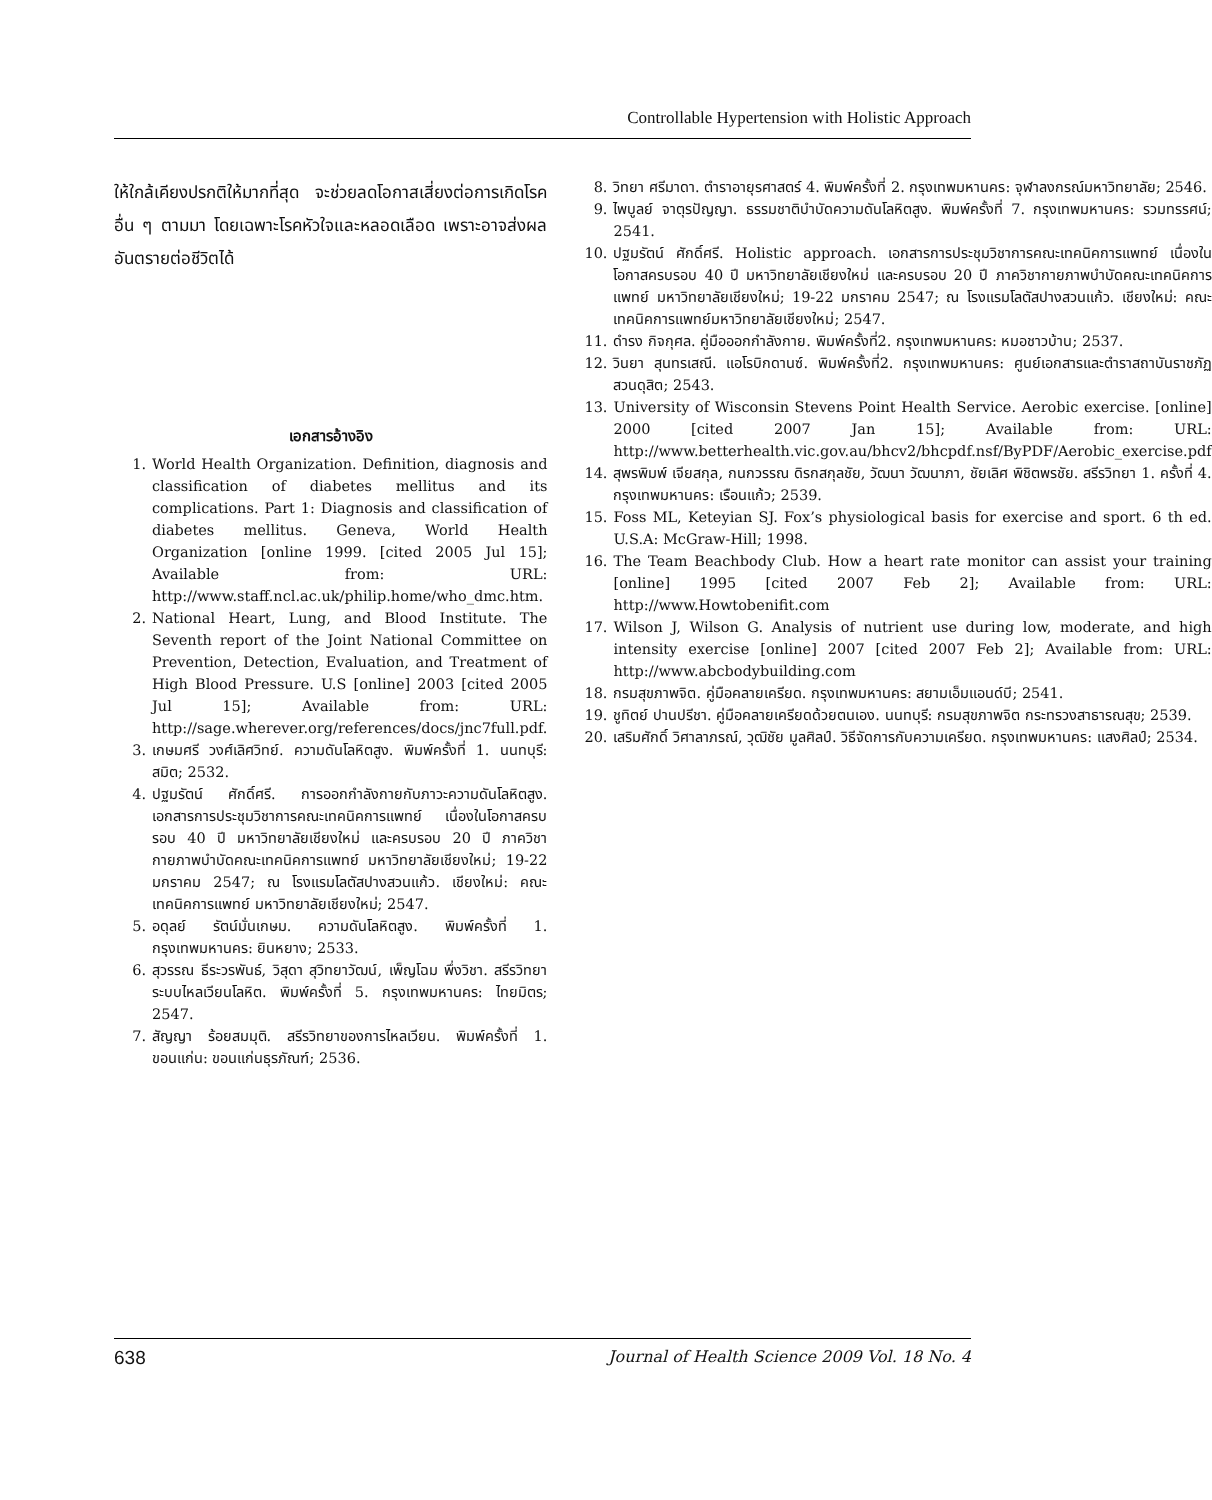Controllable Hypertension with Holistic Approach
ให้ใกล้เคียงปรกติให้มากที่สุด จะช่วยลดโอกาสเสี่ยงต่อการเกิดโรคอื่น ๆ ตามมา โดยเฉพาะโรคหัวใจและหลอดเลือด เพราะอาจส่งผลอันตรายต่อชีวิตได้
เอกสารอ้างอิง
1. World Health Organization. Definition, diagnosis and classification of diabetes mellitus and its complications. Part 1: Diagnosis and classification of diabetes mellitus. Geneva, World Health Organization [online 1999. [cited 2005 Jul 15]; Available from: URL: http://www.staff.ncl.ac.uk/philip.home/who_dmc.htm.
2. National Heart, Lung, and Blood Institute. The Seventh report of the Joint National Committee on Prevention, Detection, Evaluation, and Treatment of High Blood Pressure. U.S [online] 2003 [cited 2005 Jul 15]; Available from: URL: http://sage.wherever.org/references/docs/jnc7full.pdf.
3. เกษมศรี วงศ์เลิศวิทย์. ความดันโลหิตสูง. พิมพ์ครั้งที่ 1. นนทบุรี: สมิต; 2532.
4. ปฐมรัตน์ ศักดิ์ศรี. การออกกำลังกายกับภาวะความดันโลหิตสูง. เอกสารการประชุมวิชาการคณะเทคนิคการแพทย์ เนื่องในโอกาสครบรอบ 40 ปี มหาวิทยาลัยเชียงใหม่ และครบรอบ 20 ปี ภาควิชากายภาพบำบัดคณะเทคนิคการแพทย์ มหาวิทยาลัยเชียงใหม่; 19-22 มกราคม 2547; ณ โรงแรมโลตัสปางสวนแก้ว. เชียงใหม่: คณะเทคนิคการแพทย์ มหาวิทยาลัยเชียงใหม่; 2547.
5. อดุลย์ รัตน์มั่นเกษม. ความดันโลหิตสูง. พิมพ์ครั้งที่ 1. กรุงเทพมหานคร: ยินหยาง; 2533.
6. สุวรรณ ธีระวรพันธ์, วิสุดา สุวิทยาวัฒน์, เพ็ญโฉม พึ่งวิชา. สรีรวิทยาระบบไหลเวียนโลหิต. พิมพ์ครั้งที่ 5. กรุงเทพมหานคร: ไทยมิตร; 2547.
7. สัญญา ร้อยสมมุติ. สรีรวิทยาของการไหลเวียน. พิมพ์ครั้งที่ 1. ขอนแก่น: ขอนแก่นธุรภัณฑ์; 2536.
8. วิทยา ศรีมาดา. ตำราอายุรศาสตร์ 4. พิมพ์ครั้งที่ 2. กรุงเทพมหานคร: จุฬาลงกรณ์มหาวิทยาลัย; 2546.
9. ไพบูลย์ จาตุรปัญญา. ธรรมชาติบำบัดความดันโลหิตสูง. พิมพ์ครั้งที่ 7. กรุงเทพมหานคร: รวมทรรศน์; 2541.
10. ปฐมรัตน์ ศักดิ์ศรี. Holistic approach. เอกสารการประชุมวิชาการคณะเทคนิคการแพทย์ เนื่องในโอกาสครบรอบ 40 ปี มหาวิทยาลัยเชียงใหม่ และครบรอบ 20 ปี ภาควิชากายภาพบำบัดคณะเทคนิคการแพทย์ มหาวิทยาลัยเชียงใหม่; 19-22 มกราคม 2547; ณ โรงแรมโลตัสปางสวนแก้ว. เชียงใหม่: คณะเทคนิคการแพทย์มหาวิทยาลัยเชียงใหม่; 2547.
11. ดำรง กิจกุศล. คู่มือออกกำลังกาย. พิมพ์ครั้งที่2. กรุงเทพมหานคร: หมอชาวบ้าน; 2537.
12. วินยา สุนทรเสณี. แอโรบิกดานซ์. พิมพ์ครั้งที่2. กรุงเทพมหานคร: ศูนย์เอกสารและตำราสถาบันราชภัฏสวนดุสิต; 2543.
13. University of Wisconsin Stevens Point Health Service. Aerobic exercise. [online] 2000 [cited 2007 Jan 15]; Available from: URL: http://www.betterhealth.vic.gov.au/bhcv2/bhcpdf.nsf/ByPDF/Aerobic_exercise.pdf
14. สุพรพิมพ์ เจียสกุล, กนกวรรณ ดิรกสกุลชัย, วัฒนา วัฒนาภา, ชัยเลิศ พิชิตพรชัย. สรีรวิทยา 1. ครั้งที่ 4. กรุงเทพมหานคร: เรือนแก้ว; 2539.
15. Foss ML, Keteyian SJ. Fox’s physiological basis for exercise and sport. 6 th ed. U.S.A: McGraw-Hill; 1998.
16. The Team Beachbody Club. How a heart rate monitor can assist your training [online] 1995 [cited 2007 Feb 2]; Available from: URL: http://www.Howtobenifit.com
17. Wilson J, Wilson G. Analysis of nutrient use during low, moderate, and high intensity exercise [online] 2007 [cited 2007 Feb 2]; Available from: URL: http://www.abcbodybuilding.com
18. กรมสุขภาพจิต. คู่มือคลายเครียด. กรุงเทพมหานคร: สยามเอ็มแอนด์บี; 2541.
19. ชูทิตย์ ปานปรีชา. คู่มือคลายเครียดด้วยตนเอง. นนทบุรี: กรมสุขภาพจิต กระทรวงสาธารณสุข; 2539.
20. เสริมศักดิ์ วิศาลาภรณ์, วุฒิชัย มูลศิลป์. วิธีจัดการกับความเครียด. กรุงเทพมหานคร: แสงศิลป์; 2534.
638 Journal of Health Science 2009 Vol. 18 No. 4